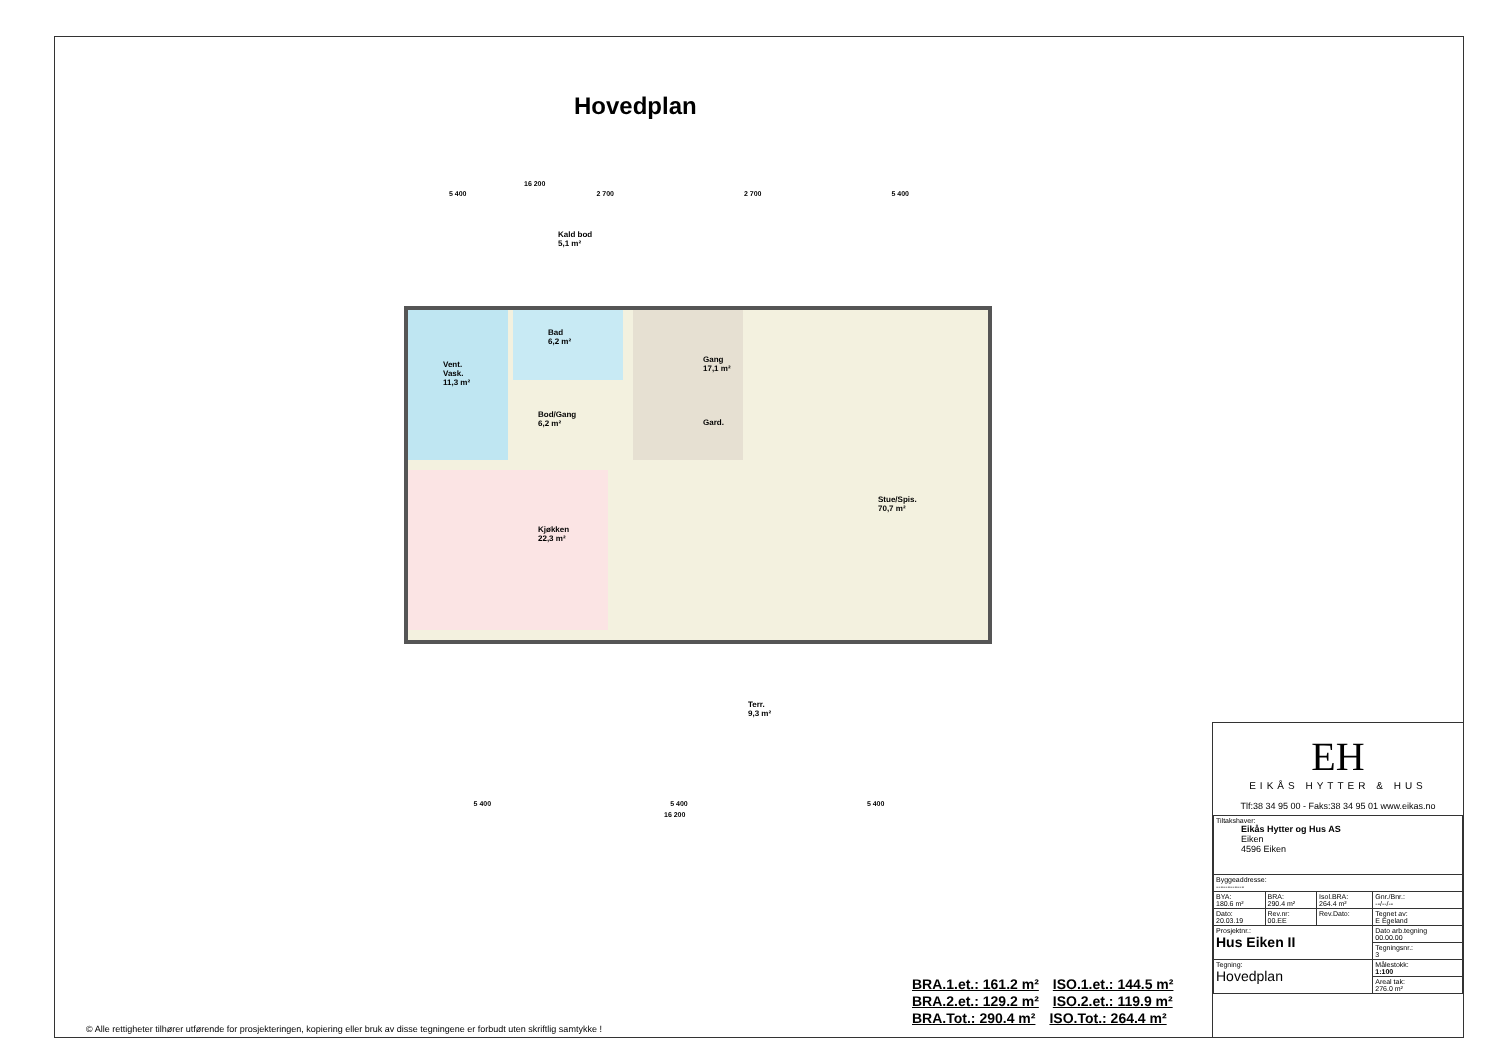Hovedplan
16 200
5 400 2 700 2 700 5 400
5 400 5 400 5 400
16 200
Vent.
Vask.
11,3 m²
Bad
6,2 m²
Bod/Gang
6,2 m²
Gang
17,1 m²
Gard.
Kald bod
5,1 m²
Kjøkken
22,3 m²
Stue/Spis.
70,7 m²
Terr.
9,3 m²
BRA.1.et.: 161.2 m² ISO.1.et.: 144.5 m²
BRA.2.et.: 129.2 m² ISO.2.et.: 119.9 m²
BRA.Tot.: 290.4 m² ISO.Tot.: 264.4 m²
EH
EIKÅS HYTTER & HUS
Tlf:38 34 95 00 - Faks:38 34 95 01 www.eikas.no
| Tiltakshaver: Eikås Hytter og Hus AS Eiken 4596 Eiken | | | |
| Byggeaddresse: ------------ | | | |
| BYA: 180.6 m² | BRA: 290.4 m² | Isol.BRA: 264.4 m² | Gnr./Bnr.: --/--/-- |
| Dato: 20.03.19 | Rev.nr: 00.EE | Rev.Dato: | Tegnet av: E Egeland |
| Prosjektnr.: Hus Eiken II | | | Dato arb.tegning 00.00.00 |
| | | | Tegningsnr.: 3 |
| Tegning: Hovedplan | | | Målestokk: 1:100 |
| | | | Areal tak: 276.0 m² |
© Alle rettigheter tilhører utførende for prosjekteringen, kopiering eller bruk av disse tegningene er forbudt uten skriftlig samtykke !